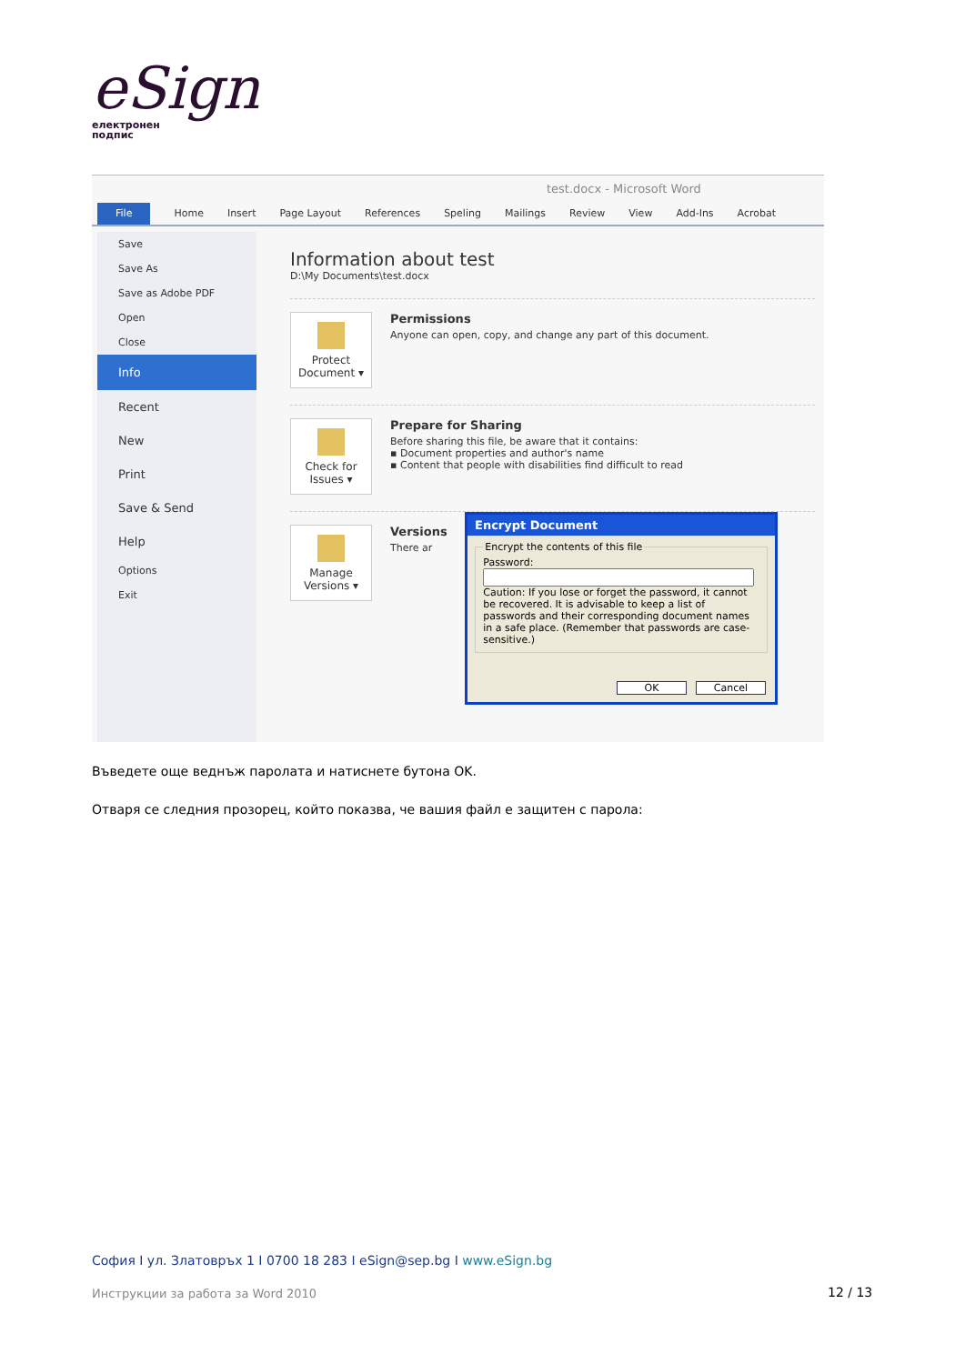eSign
електронен
подпис
test.docx - Microsoft Word
File Home Insert Page Layout References Speling Mailings Review View Add-Ins Acrobat
Save
Save As
Save as Adobe PDF
Open
Close
Info
Recent
New
Print
Save & Send
Help
Options
Exit
Information about test
D:\My Documents\test.docx
Protect Document ▾
Permissions
Anyone can open, copy, and change any part of this document.
Check for Issues ▾
Prepare for Sharing
Before sharing this file, be aware that it contains:
▪ Document properties and author's name
▪ Content that people with disabilities find difficult to read
Manage Versions ▾
Versions
There ar
Encrypt Document
Encrypt the contents of this filePassword:
Caution: If you lose or forget the password, it cannot be recovered. It is advisable to keep a list of passwords and their corresponding document names in a safe place. (Remember that passwords are case-sensitive.)
OK Cancel
Въведете още веднъж паролата и натиснете бутона OK.
Отваря се следния прозорец, който показва, че вашия файл е защитен с парола:
София I ул. Златовръх 1 I 0700 18 283 I eSign@sep.bg I www.eSign.bg
Инструкции за работа за Word 2010
12 / 13